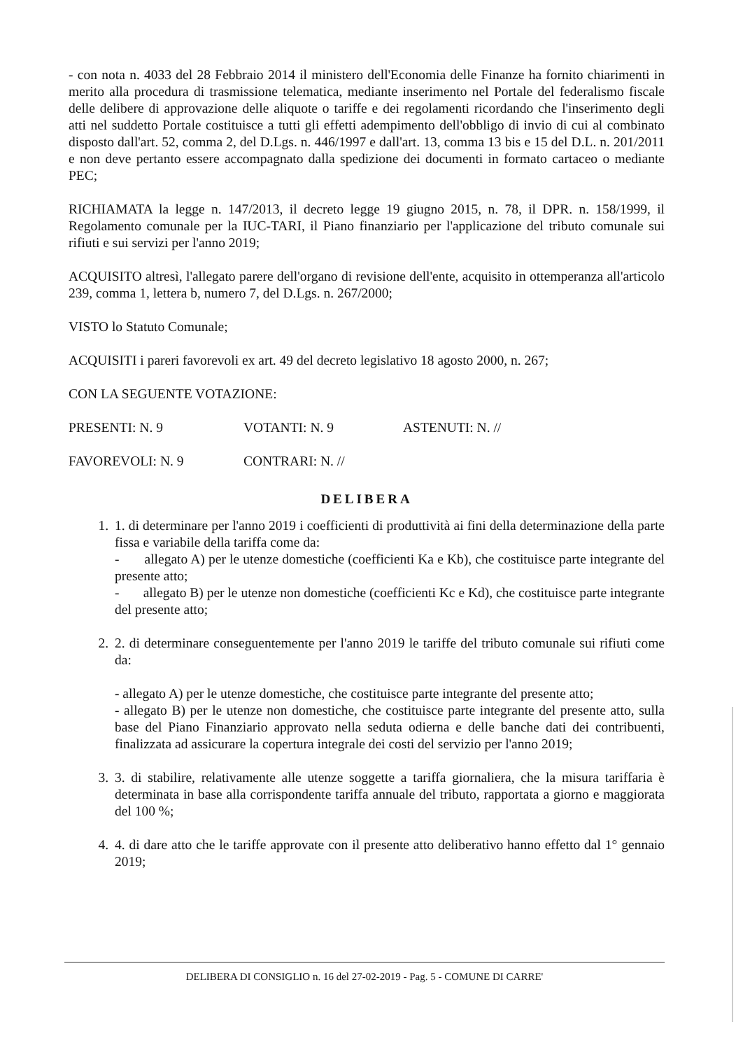- con nota n. 4033 del 28 Febbraio 2014 il ministero dell'Economia delle Finanze ha fornito chiarimenti in merito alla procedura di trasmissione telematica, mediante inserimento nel Portale del federalismo fiscale delle delibere di approvazione delle aliquote o tariffe e dei regolamenti ricordando che l'inserimento degli atti nel suddetto Portale costituisce a tutti gli effetti adempimento dell'obbligo di invio di cui al combinato disposto dall'art. 52, comma 2, del D.Lgs. n. 446/1997 e dall'art. 13, comma 13 bis e 15 del D.L. n. 201/2011 e non deve pertanto essere accompagnato dalla spedizione dei documenti in formato cartaceo o mediante PEC;
RICHIAMATA la legge n. 147/2013, il decreto legge 19 giugno 2015, n. 78, il DPR. n. 158/1999, il Regolamento comunale per la IUC-TARI, il Piano finanziario per l'applicazione del tributo comunale sui rifiuti e sui servizi per l'anno 2019;
ACQUISITO altresì, l'allegato parere dell'organo di revisione dell'ente, acquisito in ottemperanza all'articolo 239, comma 1, lettera b, numero 7, del D.Lgs. n. 267/2000;
VISTO lo Statuto Comunale;
ACQUISITI i pareri favorevoli ex art. 49 del decreto legislativo 18 agosto 2000, n. 267;
CON LA SEGUENTE VOTAZIONE:
PRESENTI: N. 9 VOTANTI: N. 9 ASTENUTI: N. //
FAVOREVOLI: N. 9 CONTRARI: N. //
DELIBERA
1. 1. di determinare per l'anno 2019 i coefficienti di produttività ai fini della determinazione della parte fissa e variabile della tariffa come da:
- allegato A) per le utenze domestiche (coefficienti Ka e Kb), che costituisce parte integrante del presente atto;
- allegato B) per le utenze non domestiche (coefficienti Kc e Kd), che costituisce parte integrante del presente atto;
2. 2. di determinare conseguentemente per l'anno 2019 le tariffe del tributo comunale sui rifiuti come da:
- allegato A) per le utenze domestiche, che costituisce parte integrante del presente atto;
- allegato B) per le utenze non domestiche, che costituisce parte integrante del presente atto, sulla base del Piano Finanziario approvato nella seduta odierna e delle banche dati dei contribuenti, finalizzata ad assicurare la copertura integrale dei costi del servizio per l'anno 2019;
3. 3. di stabilire, relativamente alle utenze soggette a tariffa giornaliera, che la misura tariffaria è determinata in base alla corrispondente tariffa annuale del tributo, rapportata a giorno e maggiorata del 100 %;
4. 4. di dare atto che le tariffe approvate con il presente atto deliberativo hanno effetto dal 1° gennaio 2019;
DELIBERA DI CONSIGLIO n. 16 del 27-02-2019 - Pag. 5 - COMUNE DI CARRE'